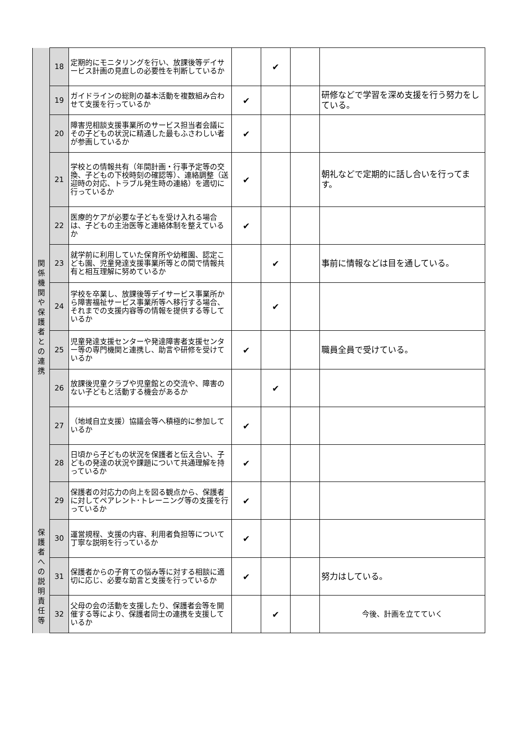| | 18 | 定期的にモニタリングを行い、放課後等デイサービス計画の見直しの必要性を判断しているか | | ✔ | | |
| | 19 | ガイドラインの総則の基本活動を複数組み合わせて支援を行っているか | ✔ | | | 研修などで学習を深め支援を行う努力をしている。 |
| 関 係 機 関 や 保 護 者 と の 連 携 | 20 | 障害児相談支援事業所のサービス担当者会議にその子どもの状況に精通した最もふさわしい者が参画しているか | ✔ | | | |
| | 21 | 学校との情報共有（年間計画・行事予定等の交換、子どもの下校時刻の確認等）、連絡調整（送迎時の対応、トラブル発生時の連絡）を適切に行っているか | ✔ | | | 朝礼などで定期的に話し合いを行ってます。 |
| | 22 | 医療的ケアが必要な子どもを受け入れる場合は、子どもの主治医等と連絡体制を整えているか | ✔ | | | |
| | 23 | 就学前に利用していた保育所や幼稚園、認定こども園、児童発達支援事業所等との間で情報共有と相互理解に努めているか | | ✔ | | 事前に情報などは目を通している。 |
| | 24 | 学校を卒業し、放課後等デイサービス事業所から障害福祉サービス事業所等へ移行する場合、それまでの支援内容等の情報を提供する等しているか | | ✔ | | |
| | 25 | 児童発達支援センターや発達障害者支援センター等の専門機関と連携し、助言や研修を受けているか | ✔ | | | 職員全員で受けている。 |
| | 26 | 放課後児童クラブや児童館との交流や、障害のない子どもと活動する機会があるか | | ✔ | | |
| | 27 | （地域自立支援）協議会等へ積極的に参加しているか | ✔ | | | |
| | 28 | 日頃から子どもの状況を保護者と伝え合い、子どもの発達の状況や課題について共通理解を持っているか | ✔ | | | |
| | 29 | 保護者の対応力の向上を図る観点から、保護者に対してペアレント･トレーニング等の支援を行っているか | ✔ | | | |
| 保 護 者 へ の 説 明 責 任 等 | 30 | 運営規程、支援の内容、利用者負担等について丁寧な説明を行っているか | ✔ | | | |
| | 31 | 保護者からの子育ての悩み等に対する相談に適切に応じ、必要な助言と支援を行っているか | ✔ | | | 努力はしている。 |
| | 32 | 父母の会の活動を支援したり、保護者会等を開催する等により、保護者同士の連携を支援しているか | | ✔ | | 今後、計画を立てていく |